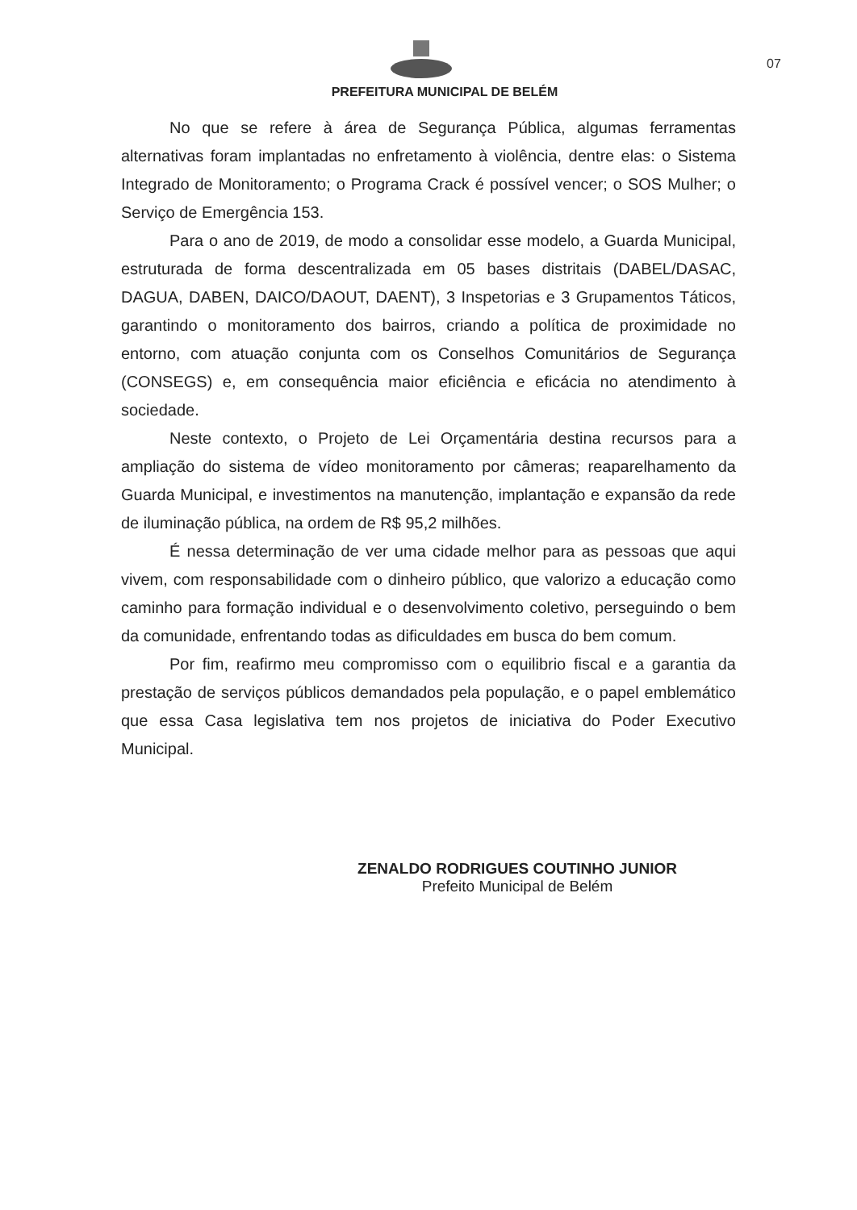07
PREFEITURA MUNICIPAL DE BELÉM
No que se refere à área de Segurança Pública, algumas ferramentas alternativas foram implantadas no enfretamento à violência, dentre elas: o Sistema Integrado de Monitoramento; o Programa Crack é possível vencer; o SOS Mulher; o Serviço de Emergência 153.
Para o ano de 2019, de modo a consolidar esse modelo, a Guarda Municipal, estruturada de forma descentralizada em 05 bases distritais (DABEL/DASAC, DAGUA, DABEN, DAICO/DAOUT, DAENT), 3 Inspetorias e 3 Grupamentos Táticos, garantindo o monitoramento dos bairros, criando a política de proximidade no entorno, com atuação conjunta com os Conselhos Comunitários de Segurança (CONSEGS) e, em consequência maior eficiência e eficácia no atendimento à sociedade.
Neste contexto, o Projeto de Lei Orçamentária destina recursos para a ampliação do sistema de vídeo monitoramento por câmeras; reaparelhamento da Guarda Municipal, e investimentos na manutenção, implantação e expansão da rede de iluminação pública, na ordem de R$ 95,2 milhões.
É nessa determinação de ver uma cidade melhor para as pessoas que aqui vivem, com responsabilidade com o dinheiro público, que valorizo a educação como caminho para formação individual e o desenvolvimento coletivo, perseguindo o bem da comunidade, enfrentando todas as dificuldades em busca do bem comum.
Por fim, reafirmo meu compromisso com o equilibrio fiscal e a garantia da prestação de serviços públicos demandados pela população, e o papel emblemático que essa Casa legislativa tem nos projetos de iniciativa do Poder Executivo Municipal.
ZENALDO RODRIGUES COUTINHO JUNIOR
Prefeito Municipal de Belém